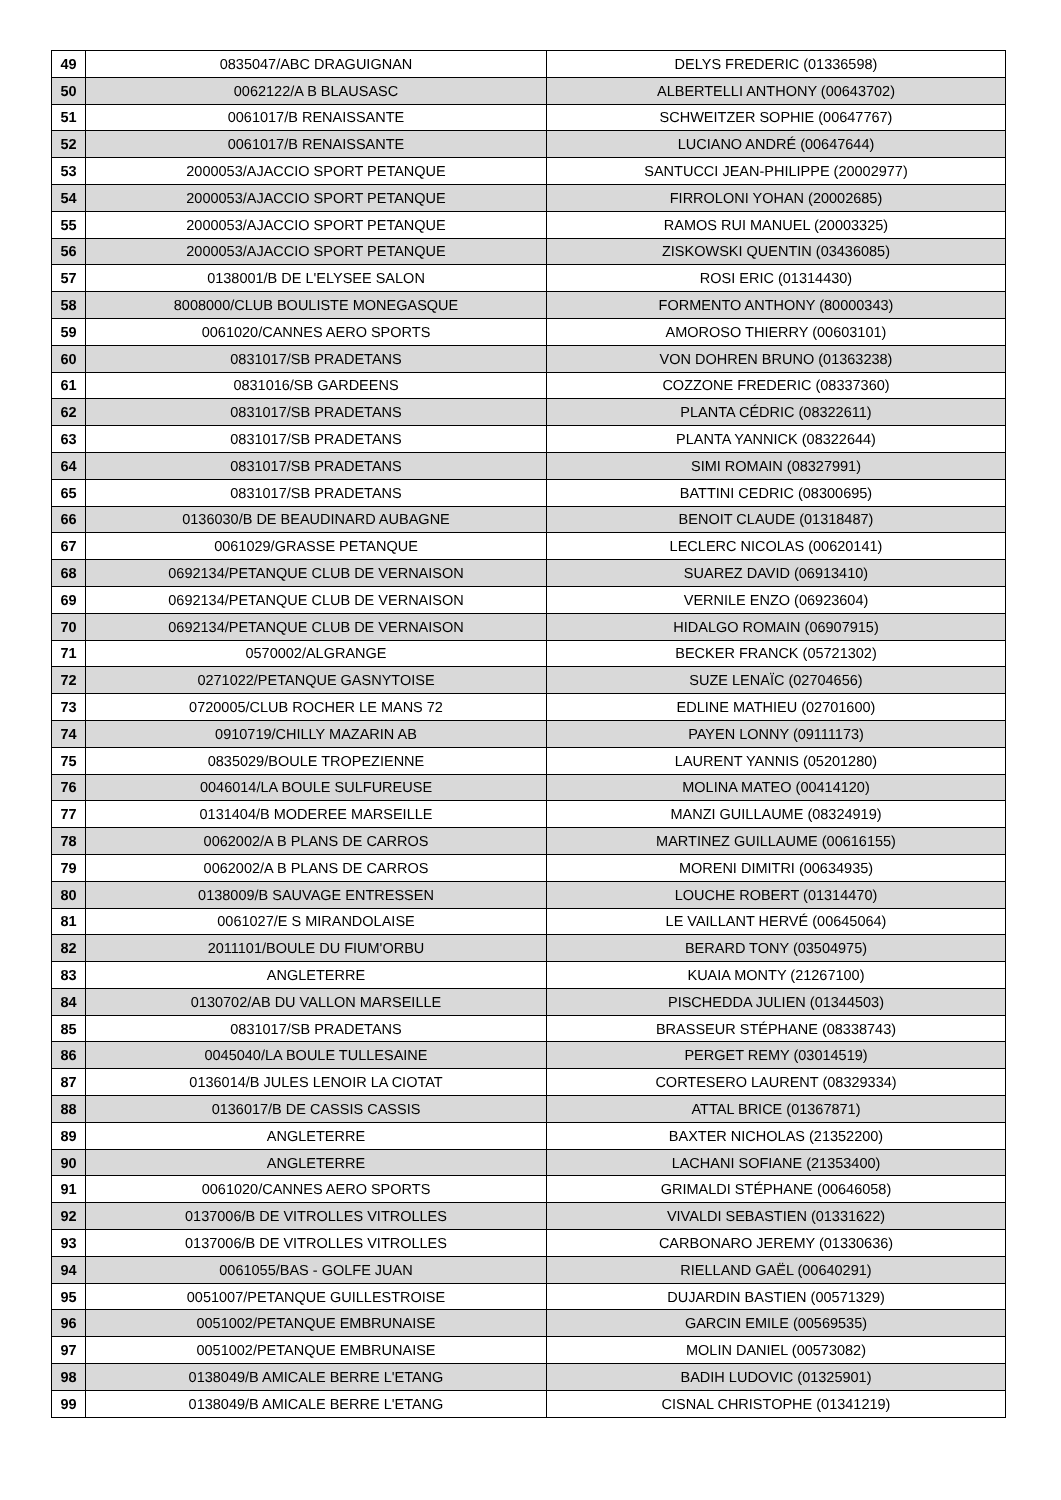| 49 | 0835047/ABC DRAGUIGNAN | DELYS FREDERIC (01336598) |
| 50 | 0062122/A B BLAUSASC | ALBERTELLI ANTHONY (00643702) |
| 51 | 0061017/B RENAISSANTE | SCHWEITZER SOPHIE (00647767) |
| 52 | 0061017/B RENAISSANTE | LUCIANO ANDRÉ (00647644) |
| 53 | 2000053/AJACCIO SPORT PETANQUE | SANTUCCI JEAN-PHILIPPE (20002977) |
| 54 | 2000053/AJACCIO SPORT PETANQUE | FIRROLONI YOHAN (20002685) |
| 55 | 2000053/AJACCIO SPORT PETANQUE | RAMOS RUI MANUEL (20003325) |
| 56 | 2000053/AJACCIO SPORT PETANQUE | ZISKOWSKI QUENTIN (03436085) |
| 57 | 0138001/B DE L'ELYSEE SALON | ROSI ERIC (01314430) |
| 58 | 8008000/CLUB BOULISTE MONEGASQUE | FORMENTO ANTHONY (80000343) |
| 59 | 0061020/CANNES AERO SPORTS | AMOROSO THIERRY (00603101) |
| 60 | 0831017/SB PRADETANS | VON DOHREN BRUNO (01363238) |
| 61 | 0831016/SB GARDEENS | COZZONE FREDERIC (08337360) |
| 62 | 0831017/SB PRADETANS | PLANTA CÉDRIC (08322611) |
| 63 | 0831017/SB PRADETANS | PLANTA YANNICK (08322644) |
| 64 | 0831017/SB PRADETANS | SIMI ROMAIN (08327991) |
| 65 | 0831017/SB PRADETANS | BATTINI CEDRIC (08300695) |
| 66 | 0136030/B DE BEAUDINARD AUBAGNE | BENOIT CLAUDE (01318487) |
| 67 | 0061029/GRASSE PETANQUE | LECLERC NICOLAS (00620141) |
| 68 | 0692134/PETANQUE CLUB DE VERNAISON | SUAREZ DAVID (06913410) |
| 69 | 0692134/PETANQUE CLUB DE VERNAISON | VERNILE ENZO (06923604) |
| 70 | 0692134/PETANQUE CLUB DE VERNAISON | HIDALGO ROMAIN (06907915) |
| 71 | 0570002/ALGRANGE | BECKER FRANCK (05721302) |
| 72 | 0271022/PETANQUE GASNYTOISE | SUZE LENAÏC (02704656) |
| 73 | 0720005/CLUB ROCHER LE MANS 72 | EDLINE MATHIEU (02701600) |
| 74 | 0910719/CHILLY MAZARIN AB | PAYEN LONNY (09111173) |
| 75 | 0835029/BOULE TROPEZIENNE | LAURENT YANNIS (05201280) |
| 76 | 0046014/LA BOULE SULFUREUSE | MOLINA MATEO (00414120) |
| 77 | 0131404/B MODEREE MARSEILLE | MANZI GUILLAUME (08324919) |
| 78 | 0062002/A B PLANS DE CARROS | MARTINEZ GUILLAUME (00616155) |
| 79 | 0062002/A B PLANS DE CARROS | MORENI DIMITRI (00634935) |
| 80 | 0138009/B SAUVAGE ENTRESSEN | LOUCHE ROBERT (01314470) |
| 81 | 0061027/E S MIRANDOLAISE | LE VAILLANT HERVÉ (00645064) |
| 82 | 2011101/BOULE DU FIUM'ORBU | BERARD TONY (03504975) |
| 83 | ANGLETERRE | KUAIA MONTY (21267100) |
| 84 | 0130702/AB DU VALLON MARSEILLE | PISCHEDDA JULIEN (01344503) |
| 85 | 0831017/SB PRADETANS | BRASSEUR STÉPHANE (08338743) |
| 86 | 0045040/LA BOULE TULLESAINE | PERGET REMY (03014519) |
| 87 | 0136014/B JULES LENOIR LA CIOTAT | CORTESERO LAURENT (08329334) |
| 88 | 0136017/B DE CASSIS CASSIS | ATTAL BRICE (01367871) |
| 89 | ANGLETERRE | BAXTER NICHOLAS (21352200) |
| 90 | ANGLETERRE | LACHANI SOFIANE (21353400) |
| 91 | 0061020/CANNES AERO SPORTS | GRIMALDI STÉPHANE (00646058) |
| 92 | 0137006/B DE VITROLLES VITROLLES | VIVALDI SEBASTIEN (01331622) |
| 93 | 0137006/B DE VITROLLES VITROLLES | CARBONARO JEREMY (01330636) |
| 94 | 0061055/BAS - GOLFE JUAN | RIELLAND GAËL (00640291) |
| 95 | 0051007/PETANQUE GUILLESTROISE | DUJARDIN BASTIEN (00571329) |
| 96 | 0051002/PETANQUE EMBRUNAISE | GARCIN EMILE (00569535) |
| 97 | 0051002/PETANQUE EMBRUNAISE | MOLIN DANIEL (00573082) |
| 98 | 0138049/B AMICALE BERRE L'ETANG | BADIH LUDOVIC (01325901) |
| 99 | 0138049/B AMICALE BERRE L'ETANG | CISNAL CHRISTOPHE (01341219) |